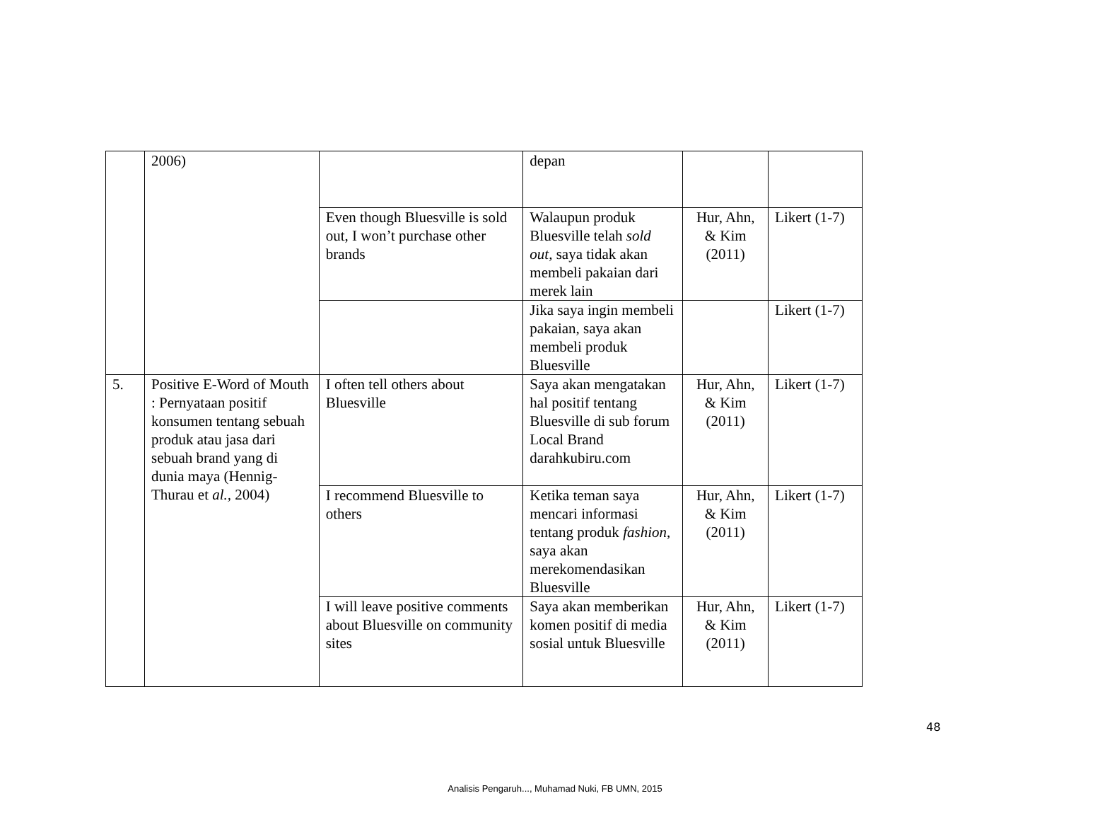| | 2006) | | depan | | |
| | | Even though Bluesville is sold out, I won’t purchase other brands | Walaupun produk Bluesville telah sold out, saya tidak akan membeli pakaian dari merek lain | Hur, Ahn, & Kim (2011) | Likert (1-7) |
| | | | Jika saya ingin membeli pakaian, saya akan membeli produk Bluesville | | Likert (1-7) |
| 5. | Positive E-Word of Mouth : Pernyataan positif konsumen tentang sebuah produk atau jasa dari sebuah brand yang di dunia maya (Hennig-Thurau et al., 2004) | I often tell others about Bluesville | Saya akan mengatakan hal positif tentang Bluesville di sub forum Local Brand darahkubiru.com | Hur, Ahn, & Kim (2011) | Likert (1-7) |
| | | I recommend Bluesville to others | Ketika teman saya mencari informasi tentang produk fashion , saya akan merekomendasikan Bluesville | Hur, Ahn, & Kim (2011) | Likert (1-7) |
| | | I will leave positive comments about Bluesville on community sites | Saya akan memberikan komen positif di media sosial untuk Bluesville | Hur, Ahn, & Kim (2011) | Likert (1-7) |
48
Analisis Pengaruh..., Muhamad Nuki, FB UMN, 2015